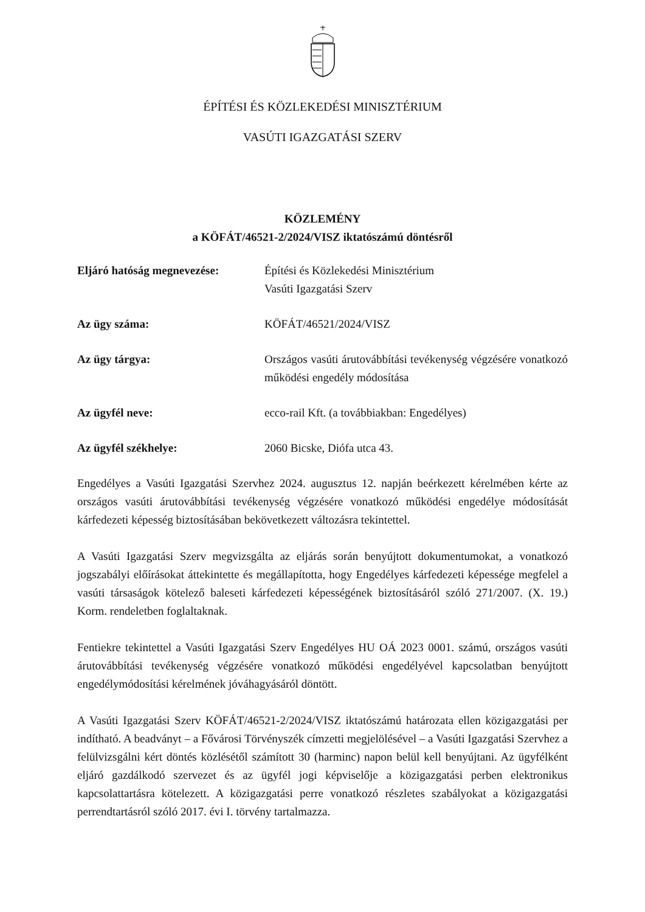ÉPÍTÉSI ÉS KÖZLEKEDÉSI MINISZTÉRIUM
VASÚTI IGAZGATÁSI SZERV
KÖZLEMÉNY
a KÖFÁT/46521-2/2024/VISZ iktatószámú döntésről
| Eljáró hatóság megnevezése: | Építési és Közlekedési Minisztérium Vasúti Igazgatási Szerv |
| Az ügy száma: | KÖFÁT/46521/2024/VISZ |
| Az ügy tárgya: | Országos vasúti árutovábbítási tevékenység végzésére vonatkozó működési engedély módosítása |
| Az ügyfél neve: | ecco-rail Kft. (a továbbiakban: Engedélyes) |
| Az ügyfél székhelye: | 2060 Bicske, Diófa utca 43. |
Engedélyes a Vasúti Igazgatási Szervhez 2024. augusztus 12. napján beérkezett kérelmében kérte az országos vasúti árutovábbítási tevékenység végzésére vonatkozó működési engedélye módosítását kárfedezeti képesség biztosításában bekövetkezett változásra tekintettel.
A Vasúti Igazgatási Szerv megvizsgálta az eljárás során benyújtott dokumentumokat, a vonatkozó jogszabályi előírásokat áttekintette és megállapította, hogy Engedélyes kárfedezeti képessége megfelel a vasúti társaságok kötelező baleseti kárfedezeti képességének biztosításáról szóló 271/2007. (X. 19.) Korm. rendeletben foglaltaknak.
Fentiekre tekintettel a Vasúti Igazgatási Szerv Engedélyes HU OÁ 2023 0001. számú, országos vasúti árutovábbítási tevékenység végzésére vonatkozó működési engedélyével kapcsolatban benyújtott engedélymódosítási kérelmének jóváhagyásáról döntött.
A Vasúti Igazgatási Szerv KÖFÁT/46521-2/2024/VISZ iktatószámú határozata ellen közigazgatási per indítható. A beadványt – a Fővárosi Törvényszék címzetti megjelölésével – a Vasúti Igazgatási Szervhez a felülvizsgálni kért döntés közlésétől számított 30 (harminc) napon belül kell benyújtani. Az ügyfélként eljáró gazdálkodó szervezet és az ügyfél jogi képviselője a közigazgatási perben elektronikus kapcsolattartásra kötelezett. A közigazgatási perre vonatkozó részletes szabályokat a közigazgatási perrendtartásról szóló 2017. évi I. törvény tartalmazza.